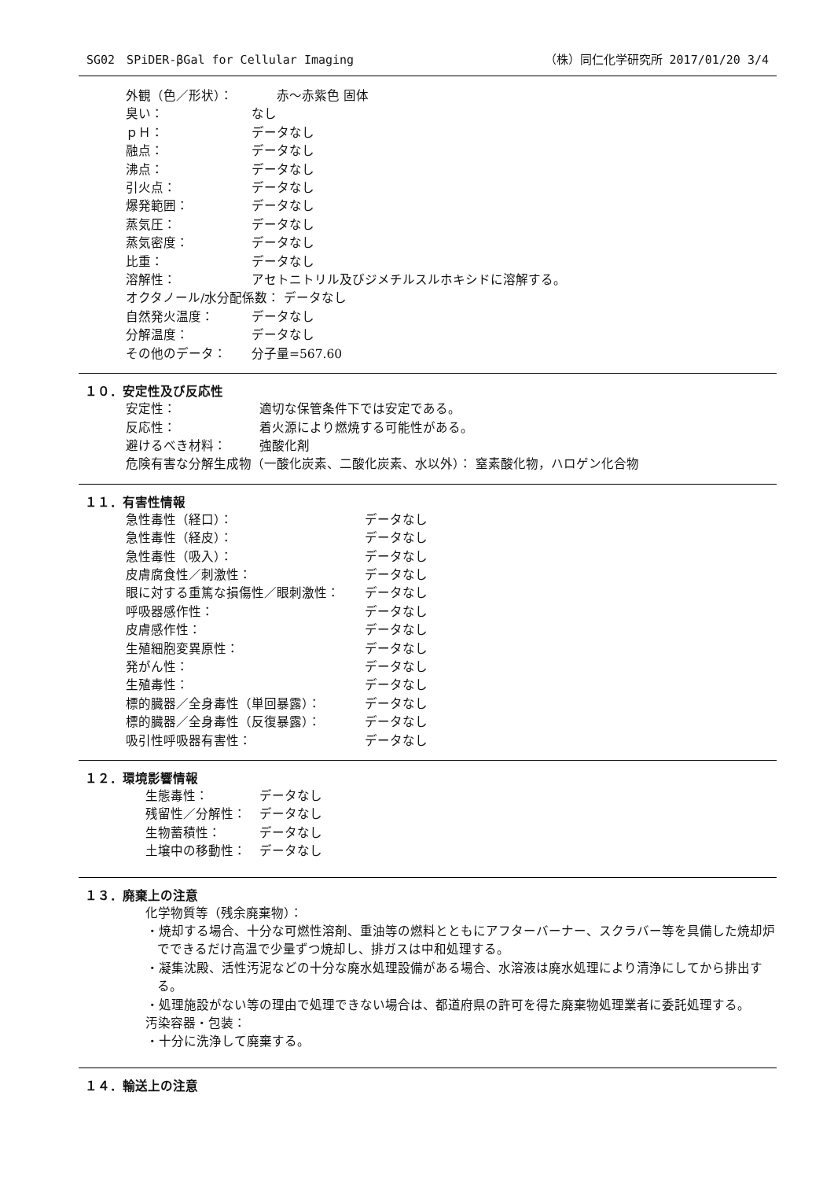SG02　SPiDER-βGal for Cellular Imaging （株）同仁化学研究所 2017/01/20 3/4
外観（色／形状）：　　赤～赤紫色 固体
臭い： なし
ｐＨ： データなし
融点： データなし
沸点： データなし
引火点： データなし
爆発範囲： データなし
蒸気圧： データなし
蒸気密度： データなし
比重： データなし
溶解性： アセトニトリル及びジメチルスルホキシドに溶解する。
オクタノール/水分配係数： データなし
自然発火温度： データなし
分解温度： データなし
その他のデータ： 分子量=567.60
１０．安定性及び反応性
安定性： 適切な保管条件下では安定である。
反応性： 着火源により燃焼する可能性がある。
避けるべき材料： 強酸化剤
危険有害な分解生成物（一酸化炭素、二酸化炭素、水以外）： 窒素酸化物，ハロゲン化合物
１１．有害性情報
急性毒性（経口）： データなし
急性毒性（経皮）： データなし
急性毒性（吸入）： データなし
皮膚腐食性／刺激性： データなし
眼に対する重篤な損傷性／眼刺激性： データなし
呼吸器感作性： データなし
皮膚感作性： データなし
生殖細胞変異原性： データなし
発がん性： データなし
生殖毒性： データなし
標的臓器／全身毒性（単回暴露）： データなし
標的臓器／全身毒性（反復暴露）： データなし
吸引性呼吸器有害性： データなし
１２．環境影響情報
生態毒性： データなし
残留性／分解性： データなし
生物蓄積性： データなし
土壌中の移動性： データなし
１３．廃棄上の注意
化学物質等（残余廃棄物）：
・焼却する場合、十分な可燃性溶剤、重油等の燃料とともにアフターバーナー、スクラバー等を具備した焼却炉でできるだけ高温で少量ずつ焼却し、排ガスは中和処理する。
・凝集沈殿、活性汚泥などの十分な廃水処理設備がある場合、水溶液は廃水処理により清浄にしてから排出する。
・処理施設がない等の理由で処理できない場合は、都道府県の許可を得た廃棄物処理業者に委託処理する。
汚染容器・包装：
・十分に洗浄して廃棄する。
１４．輸送上の注意